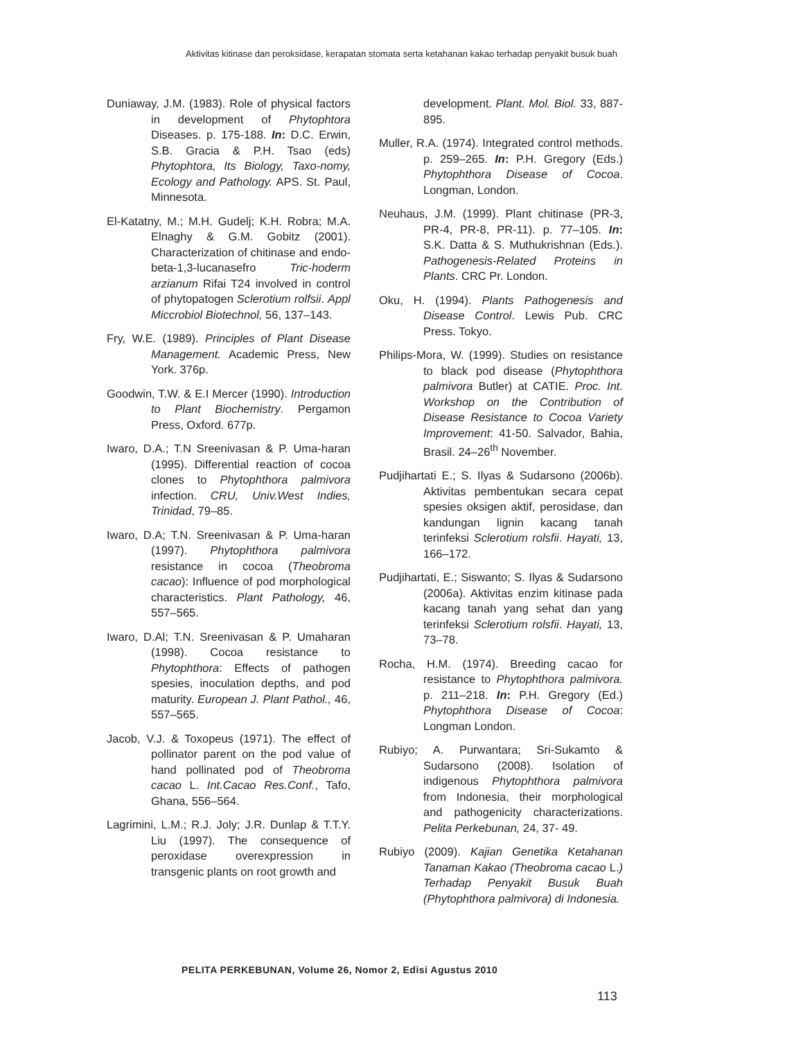Aktivitas kitinase dan peroksidase, kerapatan stomata serta ketahanan kakao terhadap penyakit busuk buah
Duniaway, J.M. (1983). Role of physical factors in development of Phytophtora Diseases. p. 175-188. In: D.C. Erwin, S.B. Gracia & P.H. Tsao (eds) Phytophtora, Its Biology, Taxo-nomy, Ecology and Pathology. APS. St. Paul, Minnesota.
El-Katatny, M.; M.H. Gudelj; K.H. Robra; M.A. Elnaghy & G.M. Gobitz (2001). Characterization of chitinase and endo-beta-1,3-lucanasefro Tric-hoderm arzianum Rifai T24 involved in control of phytopatogen Sclerotium rolfsii. Appl Miccrobiol Biotechnol, 56, 137–143.
Fry, W.E. (1989). Principles of Plant Disease Management. Academic Press, New York. 376p.
Goodwin, T.W. & E.I Mercer (1990). Introduction to Plant Biochemistry. Pergamon Press, Oxford. 677p.
Iwaro, D.A.; T.N Sreenivasan & P. Uma-haran (1995). Differential reaction of cocoa clones to Phytophthora palmivora infection. CRU, Univ.West Indies, Trinidad, 79–85.
Iwaro, D.A; T.N. Sreenivasan & P. Uma-haran (1997). Phytophthora palmivora resistance in cocoa (Theobroma cacao): Influence of pod morphological characteristics. Plant Pathology, 46, 557–565.
Iwaro, D.Al; T.N. Sreenivasan & P. Umaharan (1998). Cocoa resistance to Phytophthora: Effects of pathogen spesies, inoculation depths, and pod maturity. European J. Plant Pathol., 46, 557–565.
Jacob, V.J. & Toxopeus (1971). The effect of pollinator parent on the pod value of hand pollinated pod of Theobroma cacao L. Int.Cacao Res.Conf., Tafo, Ghana, 556–564.
Lagrimini, L.M.; R.J. Joly; J.R. Dunlap & T.T.Y. Liu (1997). The consequence of peroxidase overexpression in transgenic plants on root growth and
development. Plant. Mol. Biol. 33, 887-895.
Muller, R.A. (1974). Integrated control methods. p. 259–265. In: P.H. Gregory (Eds.) Phytophthora Disease of Cocoa. Longman, London.
Neuhaus, J.M. (1999). Plant chitinase (PR-3, PR-4, PR-8, PR-11). p. 77–105. In: S.K. Datta & S. Muthukrishnan (Eds.). Pathogenesis-Related Proteins in Plants. CRC Pr. London.
Oku, H. (1994). Plants Pathogenesis and Disease Control. Lewis Pub. CRC Press. Tokyo.
Philips-Mora, W. (1999). Studies on resistance to black pod disease (Phytophthora palmivora Butler) at CATIE. Proc. Int. Workshop on the Contribution of Disease Resistance to Cocoa Variety Improvement: 41-50. Salvador, Bahia, Brasil. 24–26<sup>th</sup> November.
Pudjihartati E.; S. Ilyas & Sudarsono (2006b). Aktivitas pembentukan secara cepat spesies oksigen aktif, perosidase, dan kandungan lignin kacang tanah terinfeksi Sclerotium rolsfii. Hayati, 13, 166–172.
Pudjihartati, E.; Siswanto; S. Ilyas & Sudarsono (2006a). Aktivitas enzim kitinase pada kacang tanah yang sehat dan yang terinfeksi Sclerotium rolsfii. Hayati, 13, 73–78.
Rocha, H.M. (1974). Breeding cacao for resistance to Phytophthora palmivora. p. 211–218. In: P.H. Gregory (Ed.) Phytophthora Disease of Cocoa: Longman London.
Rubiyo; A. Purwantara; Sri-Sukamto & Sudarsono (2008). Isolation of indigenous Phytophthora palmivora from Indonesia, their morphological and pathogenicity characterizations. Pelita Perkebunan, 24, 37- 49.
Rubiyo (2009). Kajian Genetika Ketahanan Tanaman Kakao (Theobroma cacao L.) Terhadap Penyakit Busuk Buah (Phytophthora palmivora) di Indonesia.
PELITA PERKEBUNAN, Volume 26, Nomor 2, Edisi Agustus 2010
113